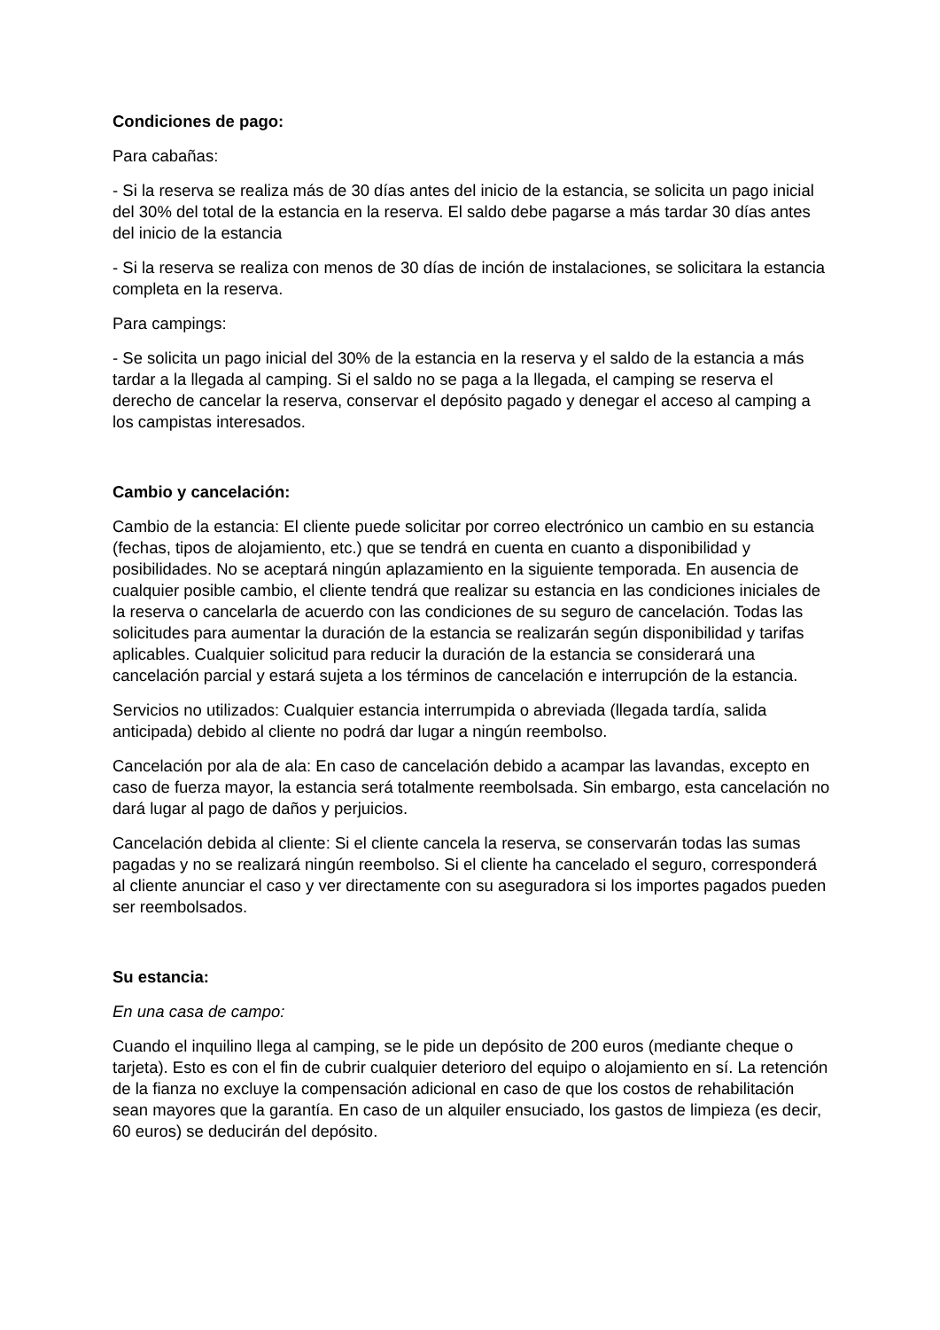Condiciones de pago:
Para cabañas:
- Si la reserva se realiza más de 30 días antes del inicio de la estancia, se solicita un pago inicial del 30% del total de la estancia en la reserva. El saldo debe pagarse a más tardar 30 días antes del inicio de la estancia
- Si la reserva se realiza con menos de 30 días de inción de instalaciones, se solicitara la estancia completa en la reserva.
Para campings:
- Se solicita un pago inicial del 30% de la estancia en la reserva y el saldo de la estancia a más tardar a la llegada al camping. Si el saldo no se paga a la llegada, el camping se reserva el derecho de cancelar la reserva, conservar el depósito pagado y denegar el acceso al camping a los campistas interesados.
Cambio y cancelación:
Cambio de la estancia: El cliente puede solicitar por correo electrónico un cambio en su estancia (fechas, tipos de alojamiento, etc.) que se tendrá en cuenta en cuanto a disponibilidad y posibilidades. No se aceptará ningún aplazamiento en la siguiente temporada. En ausencia de cualquier posible cambio, el cliente tendrá que realizar su estancia en las condiciones iniciales de la reserva o cancelarla de acuerdo con las condiciones de su seguro de cancelación. Todas las solicitudes para aumentar la duración de la estancia se realizarán según disponibilidad y tarifas aplicables. Cualquier solicitud para reducir la duración de la estancia se considerará una cancelación parcial y estará sujeta a los términos de cancelación e interrupción de la estancia.
Servicios no utilizados: Cualquier estancia interrumpida o abreviada (llegada tardía, salida anticipada) debido al cliente no podrá dar lugar a ningún reembolso.
Cancelación por ala de ala: En caso de cancelación debido a acampar las lavandas, excepto en caso de fuerza mayor, la estancia será totalmente reembolsada. Sin embargo, esta cancelación no dará lugar al pago de daños y perjuicios.
Cancelación debida al cliente: Si el cliente cancela la reserva, se conservarán todas las sumas pagadas y no se realizará ningún reembolso. Si el cliente ha cancelado el seguro, corresponderá al cliente anunciar el caso y ver directamente con su aseguradora si los importes pagados pueden ser reembolsados.
Su estancia:
En una casa de campo:
Cuando el inquilino llega al camping, se le pide un depósito de 200 euros (mediante cheque o tarjeta). Esto es con el fin de cubrir cualquier deterioro del equipo o alojamiento en sí. La retención de la fianza no excluye la compensación adicional en caso de que los costos de rehabilitación sean mayores que la garantía. En caso de un alquiler ensuciado, los gastos de limpieza (es decir, 60 euros) se deducirán del depósito.